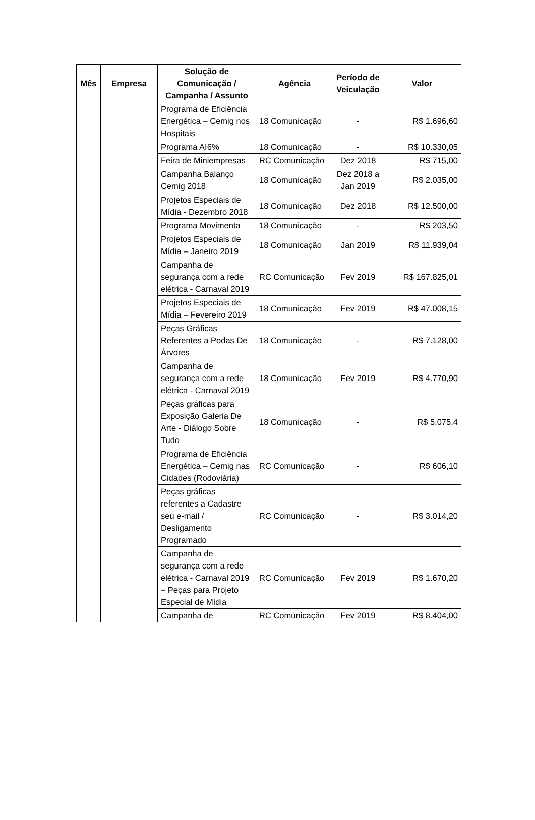| Mês | Empresa | Solução de Comunicação / Campanha / Assunto | Agência | Período de Veiculação | Valor |
| --- | --- | --- | --- | --- | --- |
| | | Programa de Eficiência Energética – Cemig nos Hospitais | 18 Comunicação | - | R$ 1.696,60 |
| | | Programa AI6% | 18 Comunicação | - | R$ 10.330,05 |
| | | Feira de Miniempresas | RC Comunicação | Dez 2018 | R$ 715,00 |
| | | Campanha Balanço Cemig 2018 | 18 Comunicação | Dez 2018 a Jan 2019 | R$ 2.035,00 |
| | | Projetos Especiais de Mídia - Dezembro 2018 | 18 Comunicação | Dez 2018 | R$ 12.500,00 |
| | | Programa Movimenta | 18 Comunicação | - | R$ 203,50 |
| | | Projetos Especiais de Mídia – Janeiro 2019 | 18 Comunicação | Jan 2019 | R$ 11.939,04 |
| | | Campanha de segurança com a rede elétrica - Carnaval 2019 | RC Comunicação | Fev 2019 | R$ 167.825,01 |
| | | Projetos Especiais de Mídia – Fevereiro 2019 | 18 Comunicação | Fev 2019 | R$ 47.008,15 |
| | | Peças Gráficas Referentes a Podas De Árvores | 18 Comunicação | - | R$ 7.128,00 |
| | | Campanha de segurança com a rede elétrica - Carnaval 2019 | 18 Comunicação | Fev 2019 | R$ 4.770,90 |
| | | Peças gráficas para Exposição Galeria De Arte - Diálogo Sobre Tudo | 18 Comunicação | - | R$ 5.075,4 |
| | | Programa de Eficiência Energética – Cemig nas Cidades (Rodoviária) | RC Comunicação | - | R$ 606,10 |
| | | Peças gráficas referentes a Cadastre seu e-mail / Desligamento Programado | RC Comunicação | - | R$ 3.014,20 |
| | | Campanha de segurança com a rede elétrica - Carnaval 2019 – Peças para Projeto Especial de Mídia | RC Comunicação | Fev 2019 | R$ 1.670,20 |
| | | Campanha de | RC Comunicação | Fev 2019 | R$ 8.404,00 |